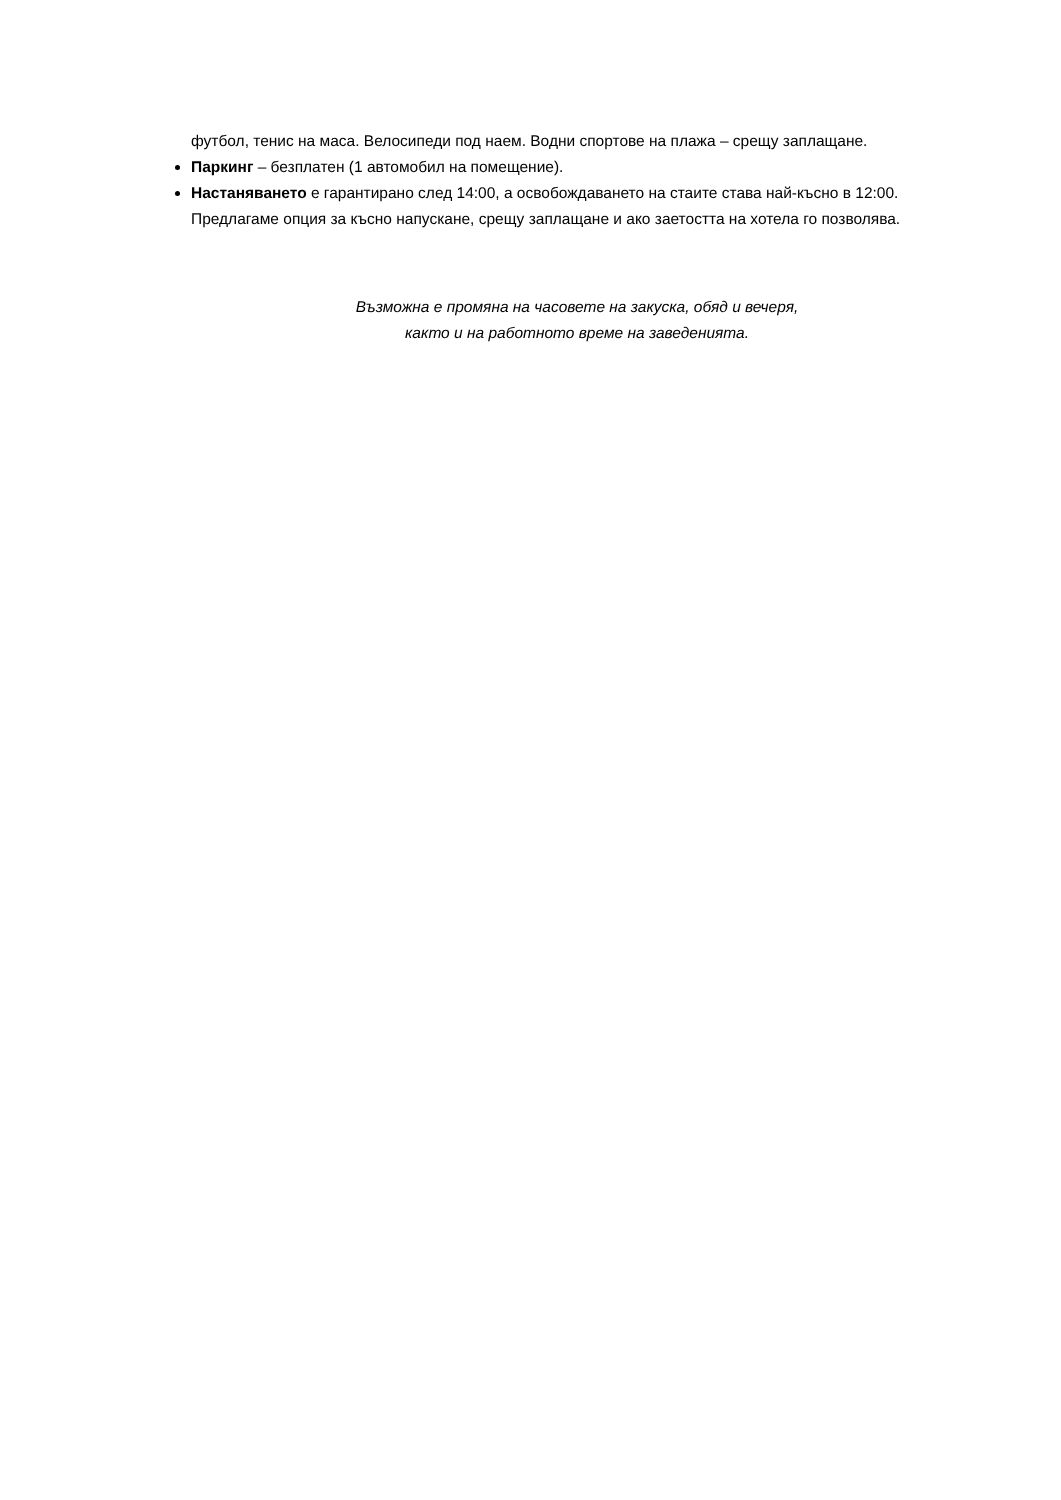футбол, тенис на маса. Велосипеди под наем. Водни спортове на плажа – срещу заплащане.
Паркинг – безплатен (1 автомобил на помещение).
Настаняването е гарантирано след 14:00, а освобождаването на стаите става най-късно в 12:00. Предлагаме опция за късно напускане, срещу заплащане и ако заетостта на хотела го позволява.
Възможна е промяна на часовете на закуска, обяд и вечеря,
както и на работното време на заведенията.